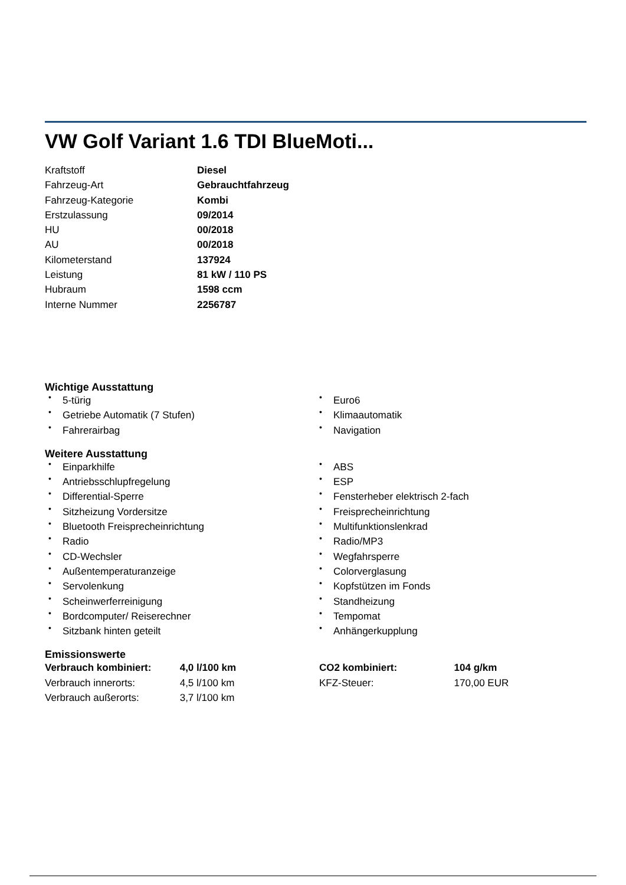VW Golf Variant 1.6 TDI BlueMoti...
| Kraftstoff | Diesel |
| Fahrzeug-Art | Gebrauchtfahrzeug |
| Fahrzeug-Kategorie | Kombi |
| Erstzulassung | 09/2014 |
| HU | 00/2018 |
| AU | 00/2018 |
| Kilometerstand | 137924 |
| Leistung | 81 kW / 110 PS |
| Hubraum | 1598 ccm |
| Interne Nummer | 2256787 |
Wichtige Ausstattung
• 5-türig
• Getriebe Automatik (7 Stufen)
• Fahrerairbag
• Euro6
• Klimaautomatik
• Navigation
Weitere Ausstattung
• Einparkhilfe
• Antriebsschlupfregelung
• Differential-Sperre
• Sitzheizung Vordersitze
• Bluetooth Freisprecheinrichtung
• Radio
• CD-Wechsler
• Außentemperaturanzeige
• Servolenkung
• Scheinwerferreinigung
• Bordcomputer/ Reiserechner
• Sitzbank hinten geteilt
• ABS
• ESP
• Fensterheber elektrisch 2-fach
• Freisprecheinrichtung
• Multifunktionslenkrad
• Radio/MP3
• Wegfahrsperre
• Colorverglasung
• Kopfstützen im Fonds
• Standheizung
• Tempomat
• Anhängerkupplung
Emissionswerte
| Verbrauch kombiniert: | 4,0 l/100 km | CO2 kombiniert: | 104 g/km |
| Verbrauch innerorts: | 4,5 l/100 km | KFZ-Steuer: | 170,00 EUR |
| Verbrauch außerorts: | 3,7 l/100 km | | |